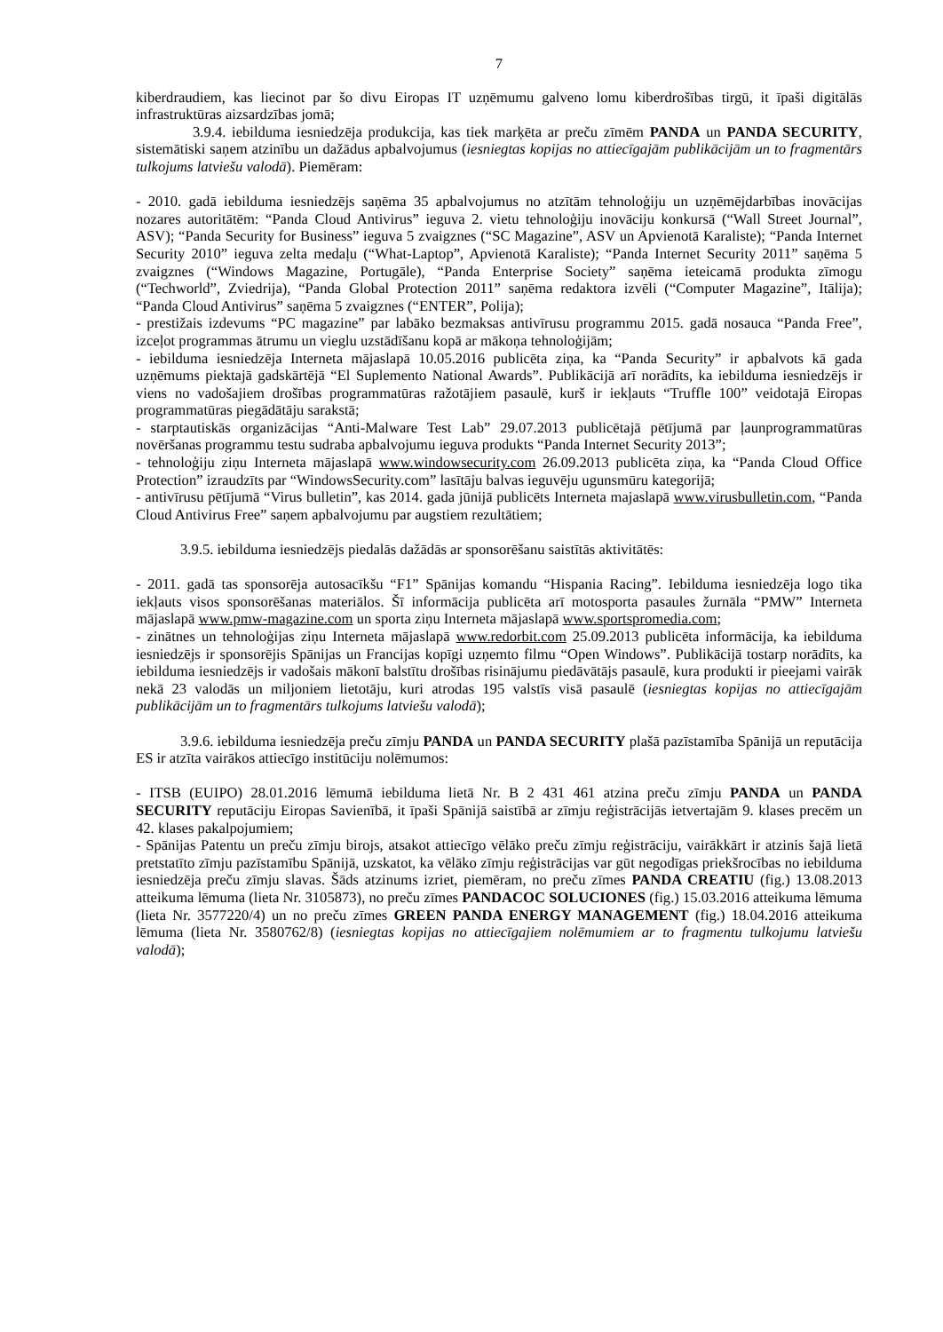7
kiberdraudiem, kas liecinot par šo divu Eiropas IT uzņēmumu galveno lomu kiberdrošības tirgū, it īpaši digitālās infrastruktūras aizsardzības jomā;
3.9.4. iebilduma iesniedzēja produkcija, kas tiek marķēta ar preču zīmēm PANDA un PANDA SECURITY, sistemātiski saņem atzinību un dažādus apbalvojumus (iesniegtas kopijas no attiecīgajām publikācijām un to fragmentārs tulkojums latviešu valodā). Piemēram:
- 2010. gadā iebilduma iesniedzējs saņēma 35 apbalvojumus no atzītām tehnoloģiju un uzņēmējdarbības inovācijas nozares autoritātēm: “Panda Cloud Antivirus” ieguva 2. vietu tehnoloģiju inovāciju konkursā (“Wall Street Journal”, ASV); “Panda Security for Business” ieguva 5 zvaigznes (“SC Magazine”, ASV un Apvienotā Karaliste); “Panda Internet Security 2010” ieguva zelta medaļu (“What-Laptop”, Apvienotā Karaliste); “Panda Internet Security 2011” saņēma 5 zvaigznes (“Windows Magazine, Portugāle), “Panda Enterprise Society” saņēma ieteicamā produkta zīmogu (“Techworld”, Zviedrija), “Panda Global Protection 2011” saņēma redaktora izvēli (“Computer Magazine”, Itālija); “Panda Cloud Antivirus” saņēma 5 zvaigznes (“ENTER”, Polija);
- prestižais izdevums “PC magazine” par labāko bezmaksas antivīrusu programmu 2015. gadā nosauca “Panda Free”, izceļot programmas ātrumu un vieglu uzstādīšanu kopā ar mākoņa tehnoloģijām;
- iebilduma iesniedzēja Interneta mājaslapā 10.05.2016 publicēta ziņa, ka “Panda Security” ir apbalvots kā gada uzņēmums piektajā gadskārtējā “El Suplemento National Awards”. Publikācijā arī norādīts, ka iebilduma iesniedzējs ir viens no vadošajiem drošības programmatūras ražotājiem pasaulē, kurš ir iekļauts “Truffle 100” veidotajā Eiropas programmatūras piegādātāju sarakstā;
- starptautiskās organizācijas “Anti-Malware Test Lab” 29.07.2013 publicētajā pētījumā par ļaunprogrammatūras novēršanas programmu testu sudraba apbalvojumu ieguva produkts “Panda Internet Security 2013”;
- tehnoloģiju ziņu Interneta mājaslapā www.windowsecurity.com 26.09.2013 publicēta ziņa, ka “Panda Cloud Office Protection” izraudzīts par “WindowsSecurity.com” lasītāju balvas ieguvēju ugunsmūru kategorijā;
- antivīrusu pētījumā “Virus bulletin”, kas 2014. gada jūnijā publicēts Interneta majaslapā www.virusbulletin.com, “Panda Cloud Antivirus Free” saņem apbalvojumu par augstiem rezultātiem;
3.9.5. iebilduma iesniedzējs piedalās dažādās ar sponsorēšanu saistītās aktivitātēs:
- 2011. gadā tas sponsorēja autosacīkšu “F1” Spānijas komandu “Hispania Racing”. Iebilduma iesniedzēja logo tika iekļauts visos sponsorēšanas materiālos. Šī informācija publicēta arī motosporta pasaules žurnāla “PMW” Interneta mājaslapā www.pmw-magazine.com un sporta ziņu Interneta mājaslapā www.sportspromedia.com;
- zinātnes un tehnoloģijas ziņu Interneta mājaslapā www.redorbit.com 25.09.2013 publicēta informācija, ka iebilduma iesniedzējs ir sponsorējis Spānijas un Francijas kopīgi uzņemto filmu “Open Windows”. Publikācijā tostarp norādīts, ka iebilduma iesniedzējs ir vadošais mākonī balstītu drošības risinājumu piedāvātājs pasaulē, kura produkti ir pieejami vairāk nekā 23 valodās un miljoniem lietotāju, kuri atrodas 195 valstīs visā pasaulē (iesniegtas kopijas no attiecīgajām publikācijām un to fragmentārs tulkojums latviešu valodā);
3.9.6. iebilduma iesniedzēja preču zīmju PANDA un PANDA SECURITY plašā pazīstamība Spānijā un reputācija ES ir atzīta vairākos attiecīgo institūciju nolēmumos:
- ITSB (EUIPO) 28.01.2016 lēmumā iebilduma lietā Nr. B 2 431 461 atzina preču zīmju PANDA un PANDA SECURITY reputāciju Eiropas Savienībā, it īpaši Spānijā saistībā ar zīmju reģistrācijās ietvertajām 9. klases precēm un 42. klases pakalpojumiem;
- Spānijas Patentu un preču zīmju birojs, atsakot attiecīgo vēlāko preču zīmju reģistrāciju, vairākkārt ir atzinis šajā lietā pretstatīto zīmju pazīstamību Spānijā, uzskatot, ka vēlāko zīmju reģistrācijas var gūt negodīgas priekšrocības no iebilduma iesniedzēja preču zīmju slavas. Šāds atzinums izriet, piemēram, no preču zīmes PANDA CREATIU (fig.) 13.08.2013 atteikuma lēmuma (lieta Nr. 3105873), no preču zīmes PANDACOC SOLUCIONES (fig.) 15.03.2016 atteikuma lēmuma (lieta Nr. 3577220/4) un no preču zīmes GREEN PANDA ENERGY MANAGEMENT (fig.) 18.04.2016 atteikuma lēmuma (lieta Nr. 3580762/8) (iesniegtas kopijas no attiecīgajiem nolēmumiem ar to fragmentu tulkojumu latviešu valodā);